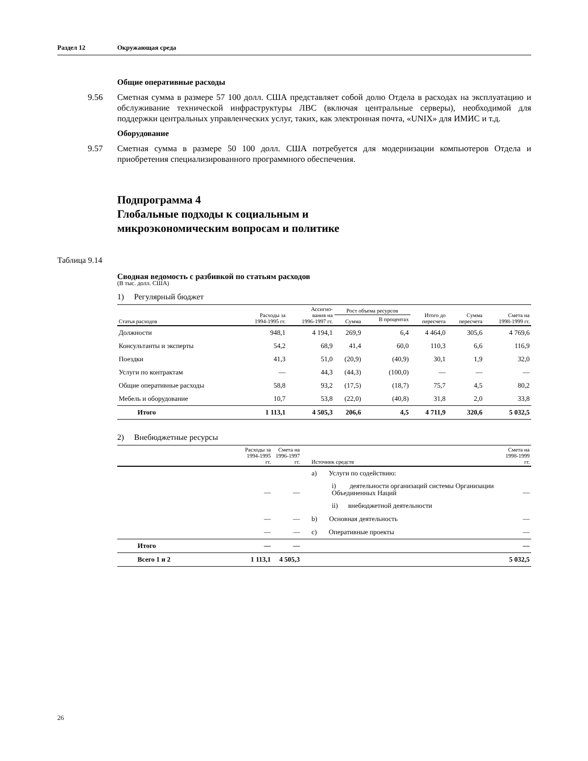Раздел 12 Окружающая среда
Общие оперативные расходы
9.56 Сметная сумма в размере 57 100 долл. США представляет собой долю Отдела в расходах на эксплуатацию и обслуживание технической инфраструктуры ЛВС (включая центральные серверы), необходимой для поддержки центральных управленческих услуг, таких, как электронная почта, «UNIX» для ИМИС и т.д.
Оборудование
9.57 Сметная сумма в размере 50 100 долл. США потребуется для модернизации компьютеров Отдела и приобретения специализированного программного обеспечения.
Подпрограмма 4
Глобальные подходы к социальным и
микроэкономическим вопросам и политике
Таблица 9.14
Сводная ведомость с разбивкой по статьям расходов
(В тыс. долл. США)
1) Регулярный бюджет
| Статья расходов | Расходы за 1994-1995 гг. | Ассигно- вания на 1996-1997 гг. | Рост объема ресурсов | | Итого до пересчета | Сумма пересчета | Смета на 1998-1999 гг. |
| --- | --- | --- | --- | --- | --- | --- | --- |
| | | | Сумма | В процентах | | | |
| Должности | 948,1 | 4 194,1 | 269,9 | 6,4 | 4 464,0 | 305,6 | 4 769,6 |
| Консультанты и эксперты | 54,2 | 68,9 | 41,4 | 60,0 | 110,3 | 6,6 | 116,9 |
| Поездки | 41,3 | 51,0 | (20,9) | (40,9) | 30,1 | 1,9 | 32,0 |
| Услуги по контрактам | — | 44,3 | (44,3) | (100,0) | — | — | — |
| Общие оперативные расходы | 58,8 | 93,2 | (17,5) | (18,7) | 75,7 | 4,5 | 80,2 |
| Мебель и оборудование | 10,7 | 53,8 | (22,0) | (40,8) | 31,8 | 2,0 | 33,8 |
| Итого | 1 113,1 | 4 505,3 | 206,6 | 4,5 | 4 711,9 | 320,6 | 5 032,5 |
2) Внебюджетные ресурсы
| | Расходы за 1994-1995 гг. | Смета на 1996-1997 гг. | Источник средств | Смета на 1998-1999 гг. |
| --- | --- | --- | --- | --- |
| | | | a) Услуги по содействию: | |
| | — | — | i) деятельности организаций системы Организации Объединенных Наций | — |
| | | | ii) внебюджетной деятельности | |
| | — | — | b) Основная деятельность | — |
| | — | — | c) Оперативные проекты | — |
| Итого | — | — | | — |
| Всего 1 и 2 | 1 113,1 | 4 505,3 | | 5 032,5 |
26